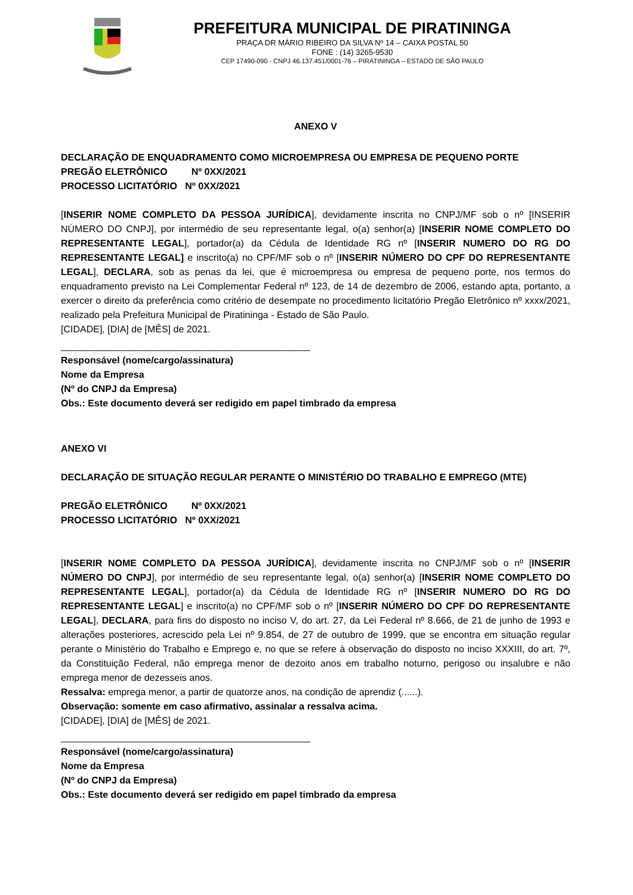PREFEITURA MUNICIPAL DE PIRATININGA
PRAÇA DR MÁRIO RIBEIRO DA SILVA Nº 14 – CAIXA POSTAL 50
FONE : (14) 3265-9530
CEP 17490-090 - CNPJ 46.137.451/0001-76 – PIRATININGA – ESTADO DE SÃO PAULO
ANEXO V
DECLARAÇÃO DE ENQUADRAMENTO COMO MICROEMPRESA OU EMPRESA DE PEQUENO PORTE
PREGÃO ELETRÔNICO Nº 0XX/2021
PROCESSO LICITATÓRIO Nº 0XX/2021
[INSERIR NOME COMPLETO DA PESSOA JURÍDICA], devidamente inscrita no CNPJ/MF sob o nº [INSERIR NÚMERO DO CNPJ], por intermédio de seu representante legal, o(a) senhor(a) [INSERIR NOME COMPLETO DO REPRESENTANTE LEGAL], portador(a) da Cédula de Identidade RG nº [INSERIR NUMERO DO RG DO REPRESENTANTE LEGAL] e inscrito(a) no CPF/MF sob o nº [INSERIR NÚMERO DO CPF DO REPRESENTANTE LEGAL], DECLARA, sob as penas da lei, que é microempresa ou empresa de pequeno porte, nos termos do enquadramento previsto na Lei Complementar Federal nº 123, de 14 de dezembro de 2006, estando apta, portanto, a exercer o direito da preferência como critério de desempate no procedimento licitatório Pregão Eletrônico nº xxxx/2021, realizado pela Prefeitura Municipal de Piratininga - Estado de São Paulo.
[CIDADE], [DIA] de [MÊS] de 2021.
_______________________________________________
Responsável (nome/cargo/assinatura)
Nome da Empresa
(Nº do CNPJ da Empresa)
Obs.: Este documento deverá ser redigido em papel timbrado da empresa
ANEXO VI
DECLARAÇÃO DE SITUAÇÃO REGULAR PERANTE O MINISTÉRIO DO TRABALHO E EMPREGO (MTE)
PREGÃO ELETRÔNICO Nº 0XX/2021
PROCESSO LICITATÓRIO Nº 0XX/2021
[INSERIR NOME COMPLETO DA PESSOA JURÍDICA], devidamente inscrita no CNPJ/MF sob o nº [INSERIR NÚMERO DO CNPJ], por intermédio de seu representante legal, o(a) senhor(a) [INSERIR NOME COMPLETO DO REPRESENTANTE LEGAL], portador(a) da Cédula de Identidade RG nº [INSERIR NUMERO DO RG DO REPRESENTANTE LEGAL] e inscrito(a) no CPF/MF sob o nº [INSERIR NÚMERO DO CPF DO REPRESENTANTE LEGAL], DECLARA, para fins do disposto no inciso V, do art. 27, da Lei Federal nº 8.666, de 21 de junho de 1993 e alterações posteriores, acrescido pela Lei nº 9.854, de 27 de outubro de 1999, que se encontra em situação regular perante o Ministério do Trabalho e Emprego e, no que se refere à observação do disposto no inciso XXXIII, do art. 7º, da Constituição Federal, não emprega menor de dezoito anos em trabalho noturno, perigoso ou insalubre e não emprega menor de dezesseis anos.
Ressalva: emprega menor, a partir de quatorze anos, na condição de aprendiz (......).
Observação: somente em caso afirmativo, assinalar a ressalva acima.
[CIDADE], [DIA] de [MÊS] de 2021.
_______________________________________________
Responsável (nome/cargo/assinatura)
Nome da Empresa
(Nº do CNPJ da Empresa)
Obs.: Este documento deverá ser redigido em papel timbrado da empresa